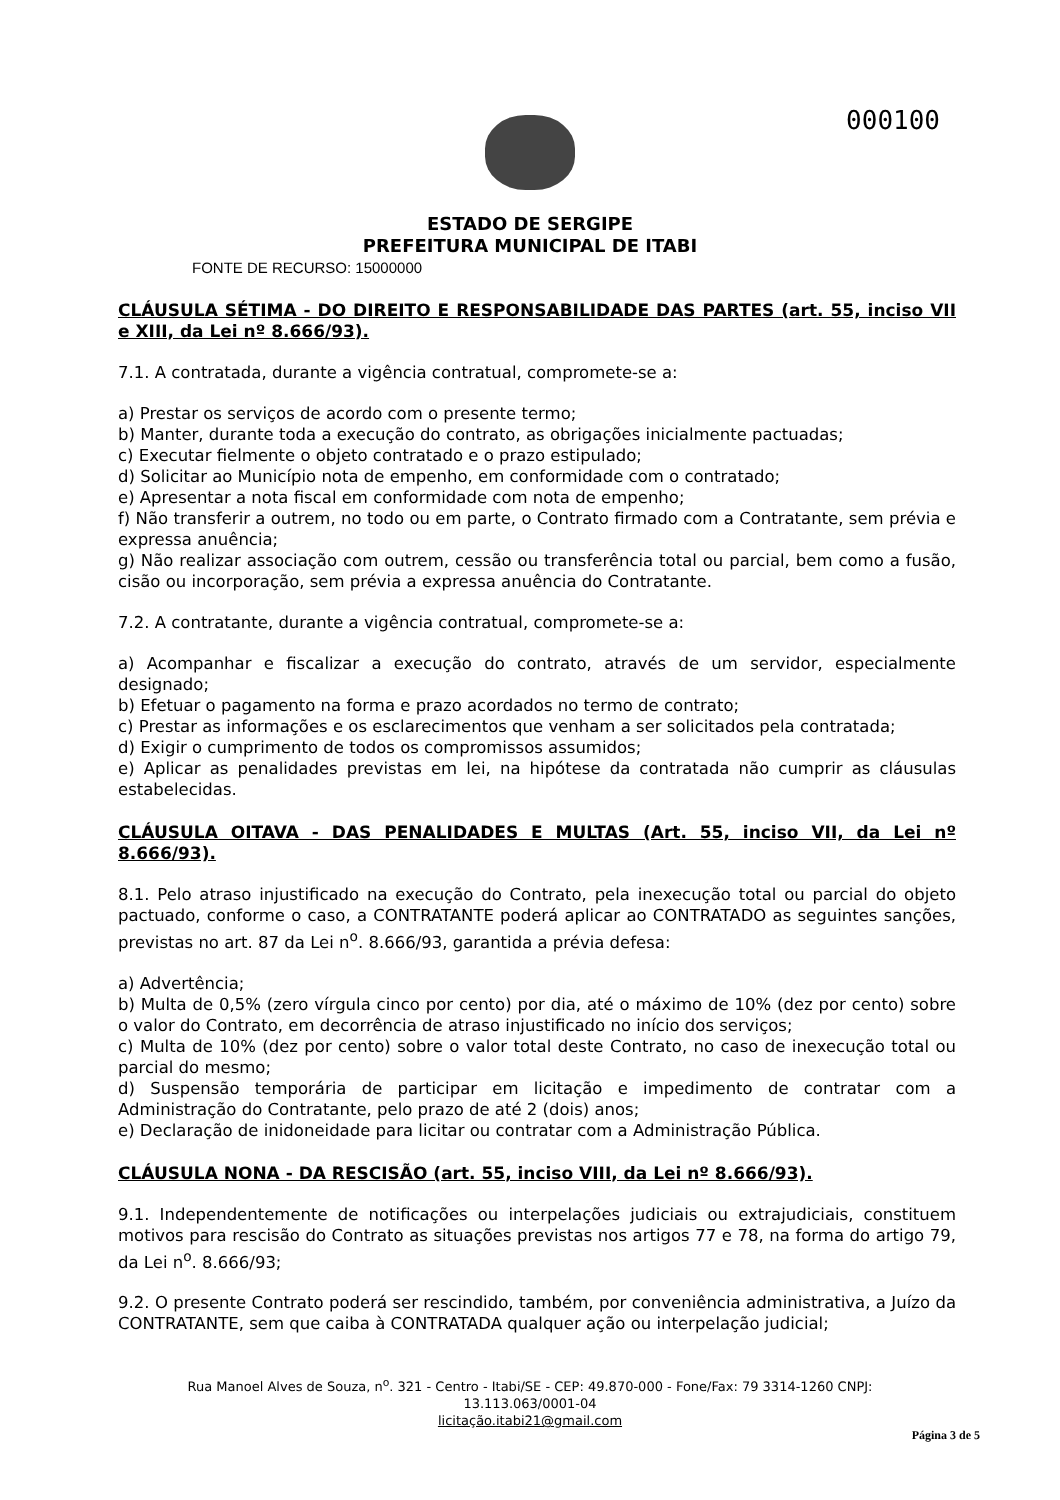000100
ESTADO DE SERGIPE
PREFEITURA MUNICIPAL DE ITABI
FONTE DE RECURSO: 15000000
CLÁUSULA SÉTIMA - DO DIREITO E RESPONSABILIDADE DAS PARTES (art. 55, inciso VII e XIII, da Lei nº 8.666/93).
7.1. A contratada, durante a vigência contratual, compromete-se a:
a) Prestar os serviços de acordo com o presente termo;
b) Manter, durante toda a execução do contrato, as obrigações inicialmente pactuadas;
c) Executar fielmente o objeto contratado e o prazo estipulado;
d) Solicitar ao Município nota de empenho, em conformidade com o contratado;
e) Apresentar a nota fiscal em conformidade com nota de empenho;
f) Não transferir a outrem, no todo ou em parte, o Contrato firmado com a Contratante, sem prévia e expressa anuência;
g) Não realizar associação com outrem, cessão ou transferência total ou parcial, bem como a fusão, cisão ou incorporação, sem prévia a expressa anuência do Contratante.
7.2. A contratante, durante a vigência contratual, compromete-se a:
a) Acompanhar e fiscalizar a execução do contrato, através de um servidor, especialmente designado;
b) Efetuar o pagamento na forma e prazo acordados no termo de contrato;
c) Prestar as informações e os esclarecimentos que venham a ser solicitados pela contratada;
d) Exigir o cumprimento de todos os compromissos assumidos;
e) Aplicar as penalidades previstas em lei, na hipótese da contratada não cumprir as cláusulas estabelecidas.
CLÁUSULA OITAVA - DAS PENALIDADES E MULTAS (Art. 55, inciso VII, da Lei nº 8.666/93).
8.1. Pelo atraso injustificado na execução do Contrato, pela inexecução total ou parcial do objeto pactuado, conforme o caso, a CONTRATANTE poderá aplicar ao CONTRATADO as seguintes sanções, previstas no art. 87 da Lei n<sup>o</sup>. 8.666/93, garantida a prévia defesa:
a) Advertência;
b) Multa de 0,5% (zero vírgula cinco por cento) por dia, até o máximo de 10% (dez por cento) sobre o valor do Contrato, em decorrência de atraso injustificado no início dos serviços;
c) Multa de 10% (dez por cento) sobre o valor total deste Contrato, no caso de inexecução total ou parcial do mesmo;
d) Suspensão temporária de participar em licitação e impedimento de contratar com a Administração do Contratante, pelo prazo de até 2 (dois) anos;
e) Declaração de inidoneidade para licitar ou contratar com a Administração Pública.
CLÁUSULA NONA - DA RESCISÃO (art. 55, inciso VIII, da Lei nº 8.666/93).
9.1. Independentemente de notificações ou interpelações judiciais ou extrajudiciais, constituem motivos para rescisão do Contrato as situações previstas nos artigos 77 e 78, na forma do artigo 79, da Lei n<sup>o</sup>. 8.666/93;
9.2. O presente Contrato poderá ser rescindido, também, por conveniência administrativa, a Juízo da CONTRATANTE, sem que caiba à CONTRATADA qualquer ação ou interpelação judicial;
Rua Manoel Alves de Souza, n<sup>o</sup>. 321 - Centro - Itabi/SE - CEP: 49.870-000 - Fone/Fax: 79 3314-1260 CNPJ:
13.113.063/0001-04
licitação.itabi21@gmail.com
Página 3 de 5